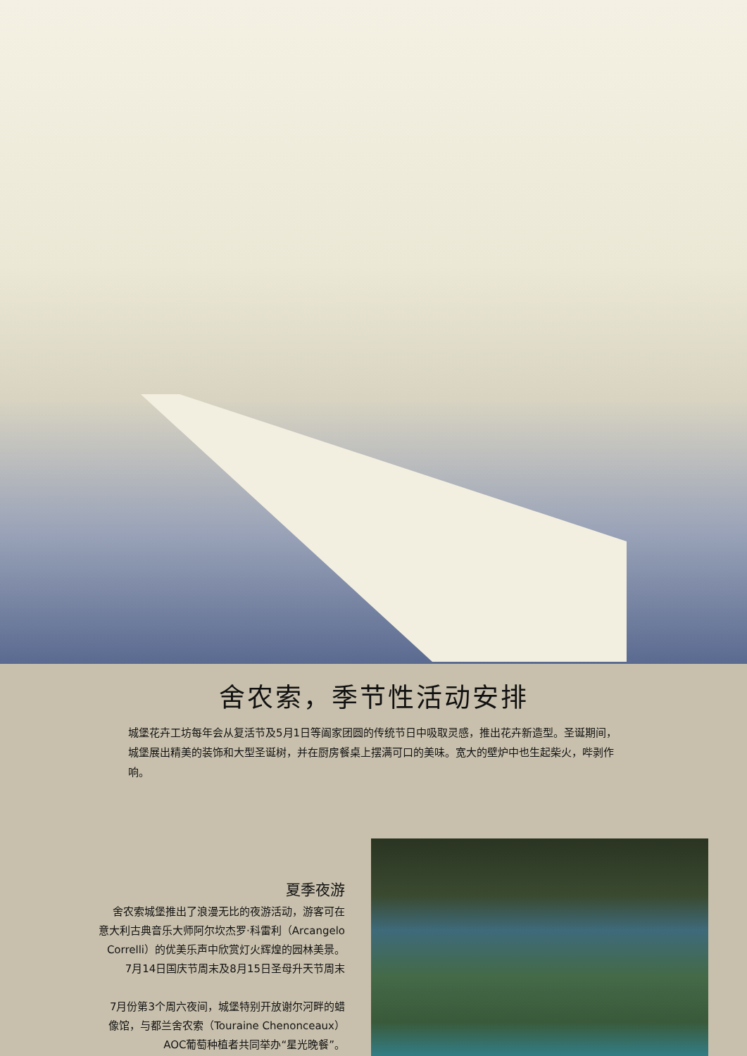舍农索，季节性活动安排
城堡花卉工坊每年会从复活节及5月1日等阖家团圆的传统节日中吸取灵感，推出花卉新造型。圣诞期间，城堡展出精美的装饰和大型圣诞树，并在厨房餐桌上摆满可口的美味。宽大的壁炉中也生起柴火，哔剥作响。
夏季夜游
舍农索城堡推出了浪漫无比的夜游活动，游客可在
意大利古典音乐大师阿尔坎杰罗·科雷利（Arcangelo
Correlli）的优美乐声中欣赏灯火辉煌的园林美景。
7月14日国庆节周末及8月15日圣母升天节周末
7月份第3个周六夜间，城堡特别开放谢尔河畔的蜡
像馆，与都兰舍农索（Touraine Chenonceaux）
AOC葡萄种植者共同举办“星光晚餐”。